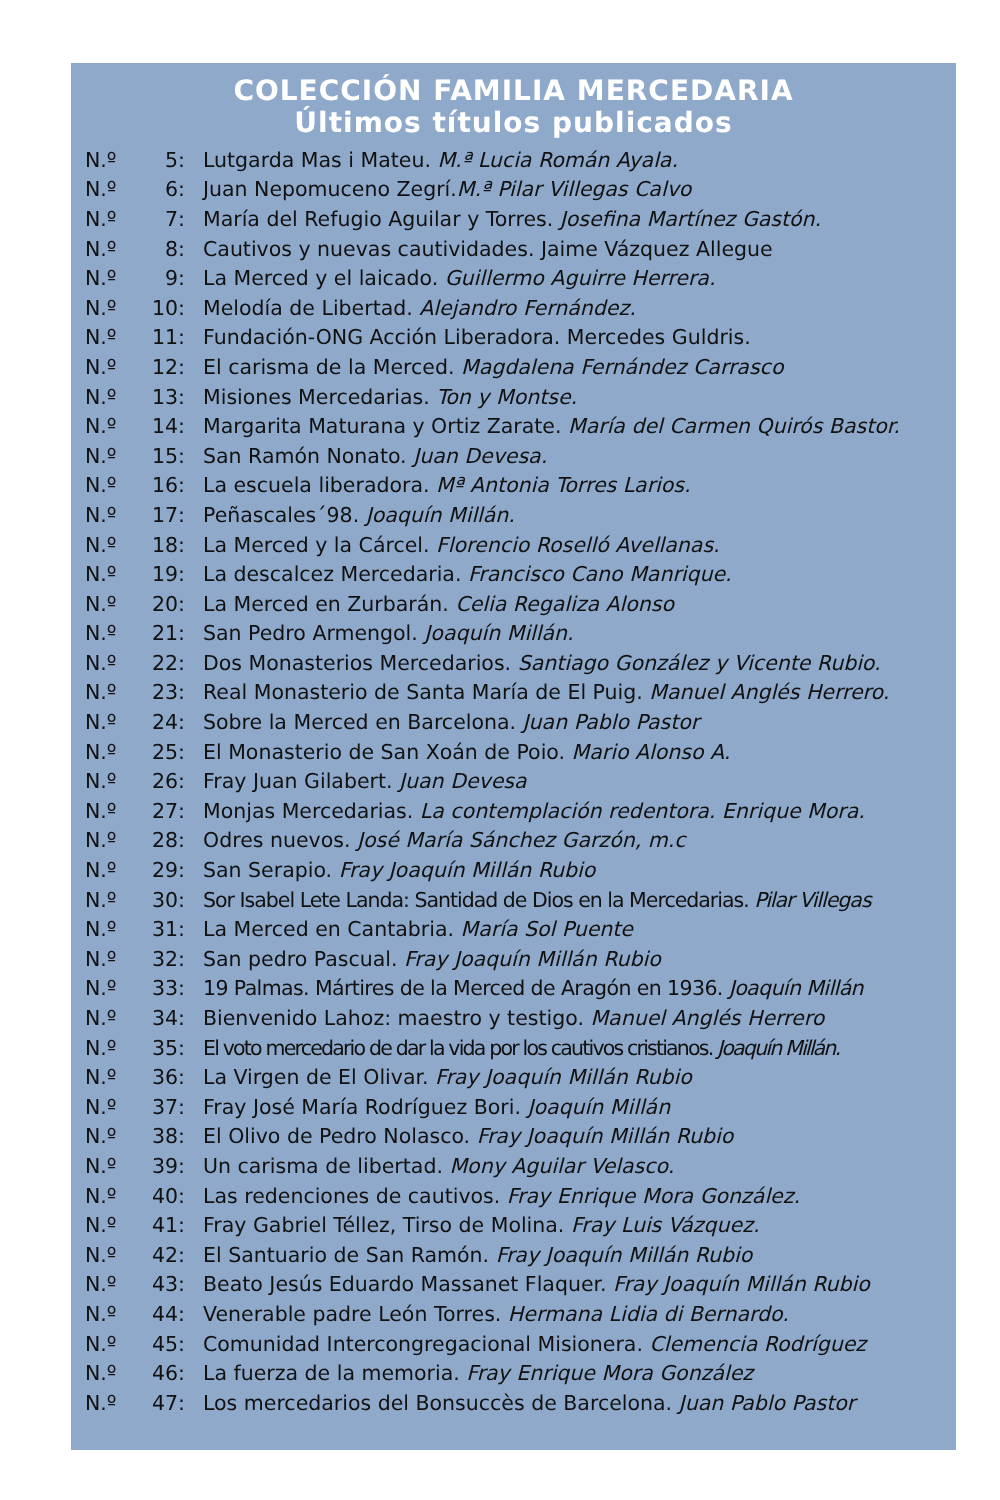COLECCIÓN FAMILIA MERCEDARIA
Últimos títulos publicados
| N.º | 5: | Lutgarda Mas i Mateu. M.ª Lucia Román Ayala. |
| N.º | 6: | Juan Nepomuceno Zegrí. M.ª Pilar Villegas Calvo |
| N.º | 7: | María del Refugio Aguilar y Torres. Josefina Martínez Gastón. |
| N.º | 8: | Cautivos y nuevas cautividades. Jaime Vázquez Allegue |
| N.º | 9: | La Merced y el laicado. Guillermo Aguirre Herrera. |
| N.º | 10: | Melodía de Libertad. Alejandro Fernández. |
| N.º | 11: | Fundación-ONG Acción Liberadora. Mercedes Guldris. |
| N.º | 12: | El carisma de la Merced. Magdalena Fernández Carrasco |
| N.º | 13: | Misiones Mercedarias. Ton y Montse. |
| N.º | 14: | Margarita Maturana y Ortiz Zarate. María del Carmen Quirós Bastor. |
| N.º | 15: | San Ramón Nonato. Juan Devesa. |
| N.º | 16: | La escuela liberadora. Mª Antonia Torres Larios. |
| N.º | 17: | Peñascales´98. Joaquín Millán. |
| N.º | 18: | La Merced y la Cárcel. Florencio Roselló Avellanas. |
| N.º | 19: | La descalcez Mercedaria. Francisco Cano Manrique. |
| N.º | 20: | La Merced en Zurbarán. Celia Regaliza Alonso |
| N.º | 21: | San Pedro Armengol. Joaquín Millán. |
| N.º | 22: | Dos Monasterios Mercedarios. Santiago González y Vicente Rubio. |
| N.º | 23: | Real Monasterio de Santa María de El Puig. Manuel Anglés Herrero. |
| N.º | 24: | Sobre la Merced en Barcelona. Juan Pablo Pastor |
| N.º | 25: | El Monasterio de San Xoán de Poio. Mario Alonso A. |
| N.º | 26: | Fray Juan Gilabert. Juan Devesa |
| N.º | 27: | Monjas Mercedarias. La contemplación redentora. Enrique Mora. |
| N.º | 28: | Odres nuevos. José María Sánchez Garzón, m.c |
| N.º | 29: | San Serapio. Fray Joaquín Millán Rubio |
| N.º | 30: | Sor Isabel Lete Landa: Santidad de Dios en la Mercedarias. Pilar Villegas |
| N.º | 31: | La Merced en Cantabria. María Sol Puente |
| N.º | 32: | San pedro Pascual. Fray Joaquín Millán Rubio |
| N.º | 33: | 19 Palmas. Mártires de la Merced de Aragón en 1936. Joaquín Millán |
| N.º | 34: | Bienvenido Lahoz: maestro y testigo. Manuel Anglés Herrero |
| N.º | 35: | El voto mercedario de dar la vida por los cautivos cristianos. Joaquín Millán. |
| N.º | 36: | La Virgen de El Olivar. Fray Joaquín Millán Rubio |
| N.º | 37: | Fray José María Rodríguez Bori. Joaquín Millán |
| N.º | 38: | El Olivo de Pedro Nolasco. Fray Joaquín Millán Rubio |
| N.º | 39: | Un carisma de libertad. Mony Aguilar Velasco. |
| N.º | 40: | Las redenciones de cautivos. Fray Enrique Mora González. |
| N.º | 41: | Fray Gabriel Téllez, Tirso de Molina. Fray Luis Vázquez. |
| N.º | 42: | El Santuario de San Ramón. Fray Joaquín Millán Rubio |
| N.º | 43: | Beato Jesús Eduardo Massanet Flaquer. Fray Joaquín Millán Rubio |
| N.º | 44: | Venerable padre León Torres. Hermana Lidia di Bernardo. |
| N.º | 45: | Comunidad Intercongregacional Misionera. Clemencia Rodríguez |
| N.º | 46: | La fuerza de la memoria. Fray Enrique Mora González |
| N.º | 47: | Los mercedarios del Bonsuccès de Barcelona. Juan Pablo Pastor |